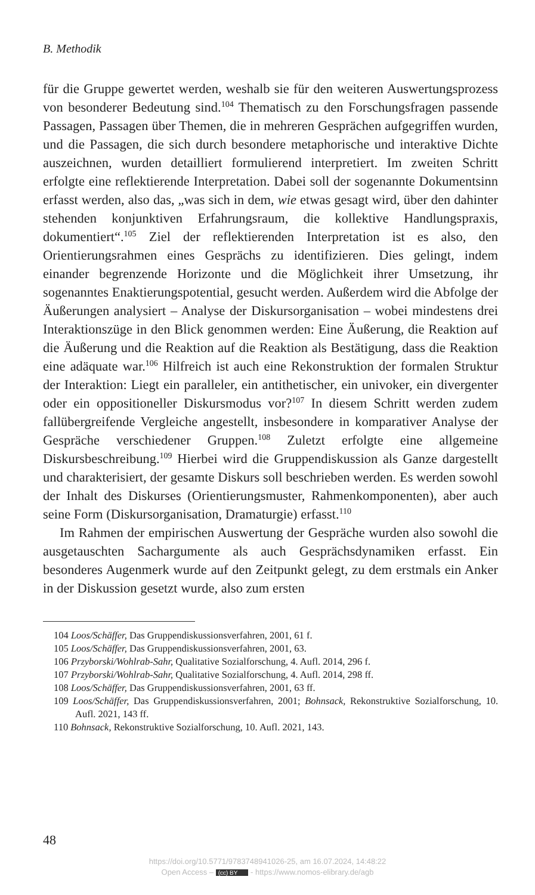B. Methodik
für die Gruppe gewertet werden, weshalb sie für den weiteren Auswertungsprozess von besonderer Bedeutung sind.<sup>104</sup> Thematisch zu den Forschungsfragen passende Passagen, Passagen über Themen, die in mehreren Gesprächen aufgegriffen wurden, und die Passagen, die sich durch besondere metaphorische und interaktive Dichte auszeichnen, wurden detailliert formulierend interpretiert. Im zweiten Schritt erfolgte eine reflektierende Interpretation. Dabei soll der sogenannte Dokumentsinn erfasst werden, also das, „was sich in dem, wie etwas gesagt wird, über den dahinter stehenden konjunktiven Erfahrungsraum, die kollektive Handlungspraxis, dokumentiert“.<sup>105</sup> Ziel der reflektierenden Interpretation ist es also, den Orientierungsrahmen eines Gesprächs zu identifizieren. Dies gelingt, indem einander begrenzende Horizonte und die Möglichkeit ihrer Umsetzung, ihr sogenanntes Enaktierungspotential, gesucht werden. Außerdem wird die Abfolge der Äußerungen analysiert – Analyse der Diskursorganisation – wobei mindestens drei Interaktionszüge in den Blick genommen werden: Eine Äußerung, die Reaktion auf die Äußerung und die Reaktion auf die Reaktion als Bestätigung, dass die Reaktion eine adäquate war.<sup>106</sup> Hilfreich ist auch eine Rekonstruktion der formalen Struktur der Interaktion: Liegt ein paralleler, ein antithetischer, ein univoker, ein divergenter oder ein oppositioneller Diskursmodus vor?<sup>107</sup> In diesem Schritt werden zudem fallübergreifende Vergleiche angestellt, insbesondere in komparativer Analyse der Gespräche verschiedener Gruppen.<sup>108</sup> Zuletzt erfolgte eine allgemeine Diskursbeschreibung.<sup>109</sup> Hierbei wird die Gruppendiskussion als Ganze dargestellt und charakterisiert, der gesamte Diskurs soll beschrieben werden. Es werden sowohl der Inhalt des Diskurses (Orientierungsmuster, Rahmenkomponenten), aber auch seine Form (Diskursorganisation, Dramaturgie) erfasst.<sup>110</sup>
Im Rahmen der empirischen Auswertung der Gespräche wurden also sowohl die ausgetauschten Sachargumente als auch Gesprächsdynamiken erfasst. Ein besonderes Augenmerk wurde auf den Zeitpunkt gelegt, zu dem erstmals ein Anker in der Diskussion gesetzt wurde, also zum ersten
104 Loos/Schäffer, Das Gruppendiskussionsverfahren, 2001, 61 f.
105 Loos/Schäffer, Das Gruppendiskussionsverfahren, 2001, 63.
106 Przyborski/Wohlrab-Sahr, Qualitative Sozialforschung, 4. Aufl. 2014, 296 f.
107 Przyborski/Wohlrab-Sahr, Qualitative Sozialforschung, 4. Aufl. 2014, 298 ff.
108 Loos/Schäffer, Das Gruppendiskussionsverfahren, 2001, 63 ff.
109 Loos/Schäffer, Das Gruppendiskussionsverfahren, 2001; Bohnsack, Rekonstruktive Sozialforschung, 10. Aufl. 2021, 143 ff.
110 Bohnsack, Rekonstruktive Sozialforschung, 10. Aufl. 2021, 143.
48
https://doi.org/10.5771/9783748941026-25, am 16.07.2024, 14:48:22
Open Access – (cc) BY - https://www.nomos-elibrary.de/agb